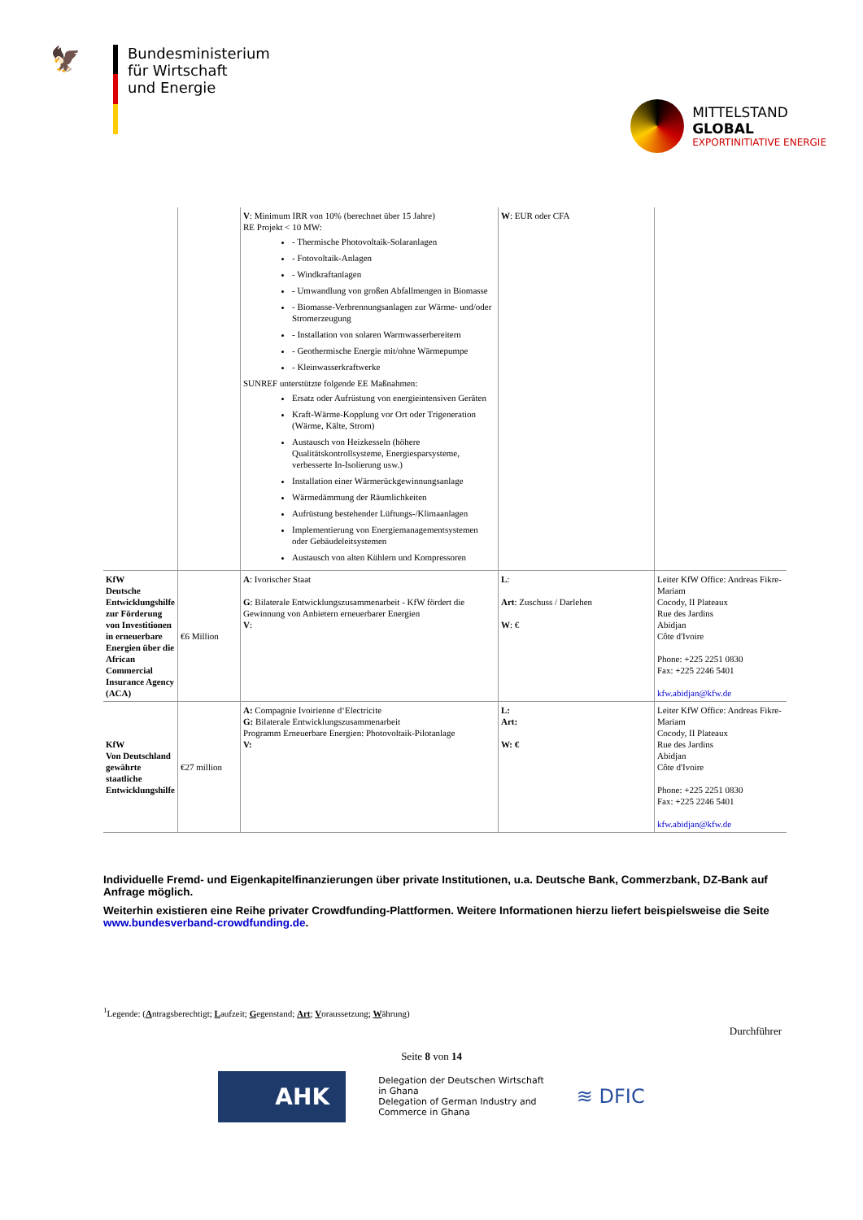🦅
Bundesministerium
für Wirtschaft
und Energie
MITTELSTAND
GLOBAL
EXPORTINITIATIVE ENERGIE
| | | V : Minimum IRR von 10% (berechnet über 15 Jahre) RE Projekt < 10 MW: - Thermische Photovoltaik-Solaranlagen - Fotovoltaik-Anlagen - Windkraftanlagen - Umwandlung von großen Abfallmengen in Biomasse - Biomasse-Verbrennungsanlagen zur Wärme- und/oder Stromerzeugung - Installation von solaren Warmwasserbereitern - Geothermische Energie mit/ohne Wärmepumpe - Kleinwasserkraftwerke SUNREF unterstützte folgende EE Maßnahmen: Ersatz oder Aufrüstung von energieintensiven Geräten Kraft-Wärme-Kopplung vor Ort oder Trigeneration (Wärme, Kälte, Strom) Austausch von Heizkesseln (höhere Qualitätskontrollsysteme, Energiesparsysteme, verbesserte In-Isolierung usw.) Installation einer Wärmerückgewinnungsanlage Wärmedämmung der Räumlichkeiten Aufrüstung bestehender Lüftungs-/Klimaanlagen Implementierung von Energiemanagementsystemen oder Gebäudeleitsystemen Austausch von alten Kühlern und Kompressoren | W : EUR oder CFA | |
| KfW Deutsche Entwicklungshilfe zur Förderung von Investitionen in erneuerbare Energien über die African Commercial Insurance Agency (ACA) | €6 Million | A : Ivorischer Staat G : Bilaterale Entwicklungszusammenarbeit - KfW fördert die Gewinnung von Anbietern erneuerbarer Energien V : | L : Art : Zuschuss / Darlehen W : € | Leiter KfW Office: Andreas Fikre-Mariam Cocody, II Plateaux Rue des Jardins Abidjan Côte d'Ivoire Phone: +225 2251 0830 Fax: +225 2246 5401 kfw.abidjan@kfw.de |
| KfW Von Deutschland gewährte staatliche Entwicklungshilfe | €27 million | A: Compagnie Ivoirienne d‘Electricite G: Bilaterale Entwicklungszusammenarbeit Programm Erneuerbare Energien: Photovoltaik-Pilotanlage V: | L: Art: W: € | Leiter KfW Office: Andreas Fikre-Mariam Cocody, II Plateaux Rue des Jardins Abidjan Côte d'Ivoire Phone: +225 2251 0830 Fax: +225 2246 5401 kfw.abidjan@kfw.de |
Individuelle Fremd- und Eigenkapitelfinanzierungen über private Institutionen, u.a. Deutsche Bank, Commerzbank, DZ-Bank auf Anfrage möglich.
Weiterhin existieren eine Reihe privater Crowdfunding-Plattformen. Weitere Informationen hierzu liefert beispielsweise die Seite www.bundesverband-crowdfunding.de.
<sup>1</sup> Legende: (Antragsberechtigt; Laufzeit; Gegenstand; Art; Voraussetzung; Währung)
Durchführer
Seite 8 von 14
AHK
Delegation der Deutschen Wirtschaft
in Ghana
Delegation of German Industry and
Commerce in Ghana
≋ DFIC